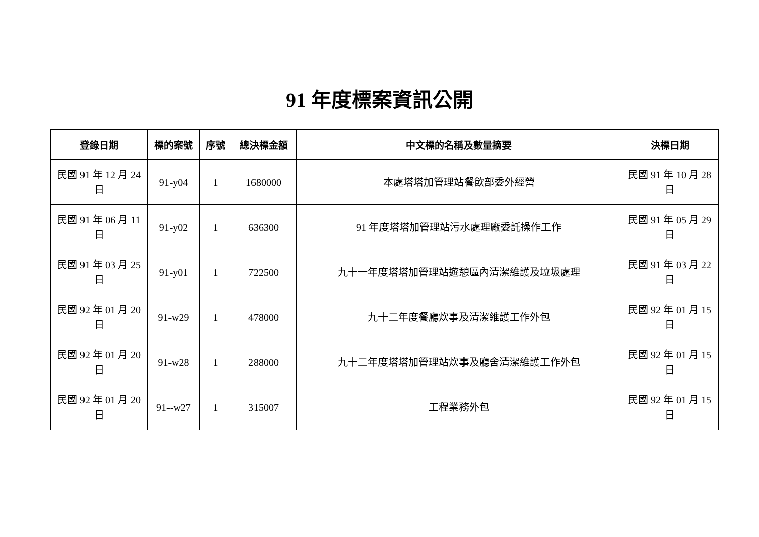91 年度標案資訊公開
| 登錄日期 | 標的案號 | 序號 | 總決標金額 | 中文標的名稱及數量摘要 | 決標日期 |
| --- | --- | --- | --- | --- | --- |
| 民國 91 年 12 月 24 日 | 91-y04 | 1 | 1680000 | 本處塔塔加管理站餐飲部委外經營 | 民國 91 年 10 月 28 日 |
| 民國 91 年 06 月 11 日 | 91-y02 | 1 | 636300 | 91 年度塔塔加管理站污水處理廠委託操作工作 | 民國 91 年 05 月 29 日 |
| 民國 91 年 03 月 25 日 | 91-y01 | 1 | 722500 | 九十一年度塔塔加管理站遊憩區內清潔維護及垃圾處理 | 民國 91 年 03 月 22 日 |
| 民國 92 年 01 月 20 日 | 91-w29 | 1 | 478000 | 九十二年度餐廳炊事及清潔維護工作外包 | 民國 92 年 01 月 15 日 |
| 民國 92 年 01 月 20 日 | 91-w28 | 1 | 288000 | 九十二年度塔塔加管理站炊事及廳舍清潔維護工作外包 | 民國 92 年 01 月 15 日 |
| 民國 92 年 01 月 20 日 | 91--w27 | 1 | 315007 | 工程業務外包 | 民國 92 年 01 月 15 日 |